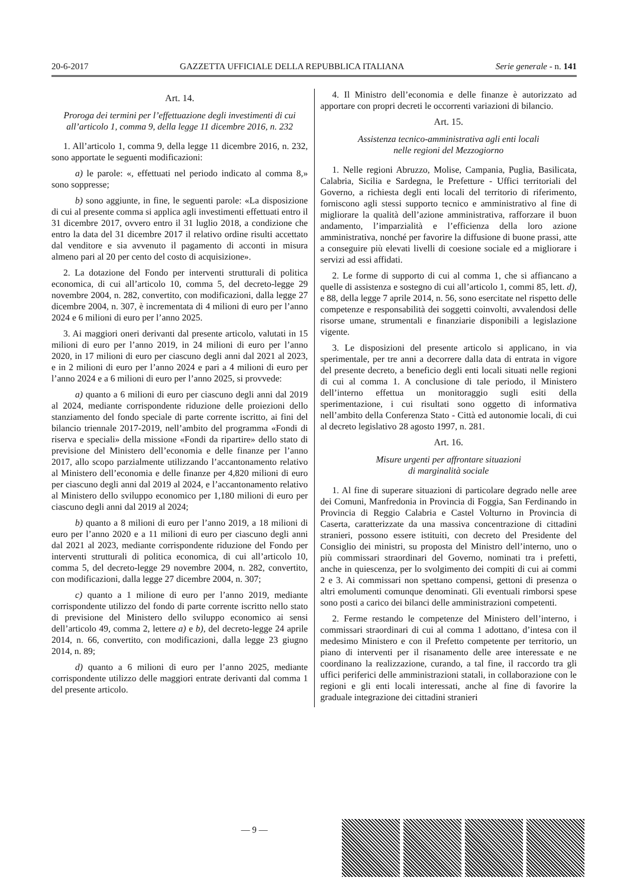20-6-2017 GAZZETTA UFFICIALE DELLA REPUBBLICA ITALIANA Serie generale - n. 141
Art. 14.
Proroga dei termini per l’effettuazione degli investimenti di cui all’articolo 1, comma 9, della legge 11 dicembre 2016, n. 232
1. All’articolo 1, comma 9, della legge 11 dicembre 2016, n. 232, sono apportate le seguenti modificazioni:
a) le parole: «, effettuati nel periodo indicato al comma 8,» sono soppresse;
b) sono aggiunte, in fine, le seguenti parole: «La disposizione di cui al presente comma si applica agli investimenti effettuati entro il 31 dicembre 2017, ovvero entro il 31 luglio 2018, a condizione che entro la data del 31 dicembre 2017 il relativo ordine risulti accettato dal venditore e sia avvenuto il pagamento di acconti in misura almeno pari al 20 per cento del costo di acquisizione».
2. La dotazione del Fondo per interventi strutturali di politica economica, di cui all’articolo 10, comma 5, del decreto-legge 29 novembre 2004, n. 282, convertito, con modificazioni, dalla legge 27 dicembre 2004, n. 307, è incrementata di 4 milioni di euro per l’anno 2024 e 6 milioni di euro per l’anno 2025.
3. Ai maggiori oneri derivanti dal presente articolo, valutati in 15 milioni di euro per l’anno 2019, in 24 milioni di euro per l’anno 2020, in 17 milioni di euro per ciascuno degli anni dal 2021 al 2023, e in 2 milioni di euro per l’anno 2024 e pari a 4 milioni di euro per l’anno 2024 e a 6 milioni di euro per l’anno 2025, si provvede:
a) quanto a 6 milioni di euro per ciascuno degli anni dal 2019 al 2024, mediante corrispondente riduzione delle proiezioni dello stanziamento del fondo speciale di parte corrente iscritto, ai fini del bilancio triennale 2017-2019, nell’ambito del programma «Fondi di riserva e speciali» della missione «Fondi da ripartire» dello stato di previsione del Ministero dell’economia e delle finanze per l’anno 2017, allo scopo parzialmente utilizzando l’accantonamento relativo al Ministero dell’economia e delle finanze per 4,820 milioni di euro per ciascuno degli anni dal 2019 al 2024, e l’accantonamento relativo al Ministero dello sviluppo economico per 1,180 milioni di euro per ciascuno degli anni dal 2019 al 2024;
b) quanto a 8 milioni di euro per l’anno 2019, a 18 milioni di euro per l’anno 2020 e a 11 milioni di euro per ciascuno degli anni dal 2021 al 2023, mediante corrispondente riduzione del Fondo per interventi strutturali di politica economica, di cui all’articolo 10, comma 5, del decreto-legge 29 novembre 2004, n. 282, convertito, con modificazioni, dalla legge 27 dicembre 2004, n. 307;
c) quanto a 1 milione di euro per l’anno 2019, mediante corrispondente utilizzo del fondo di parte corrente iscritto nello stato di previsione del Ministero dello sviluppo economico ai sensi dell’articolo 49, comma 2, lettere a) e b), del decreto-legge 24 aprile 2014, n. 66, convertito, con modificazioni, dalla legge 23 giugno 2014, n. 89;
d) quanto a 6 milioni di euro per l’anno 2025, mediante corrispondente utilizzo delle maggiori entrate derivanti dal comma 1 del presente articolo.
4. Il Ministro dell’economia e delle finanze è autorizzato ad apportare con propri decreti le occorrenti variazioni di bilancio.
Art. 15.
Assistenza tecnico-amministrativa agli enti locali
nelle regioni del Mezzogiorno
1. Nelle regioni Abruzzo, Molise, Campania, Puglia, Basilicata, Calabria, Sicilia e Sardegna, le Prefetture - Uffici territoriali del Governo, a richiesta degli enti locali del territorio di riferimento, forniscono agli stessi supporto tecnico e amministrativo al fine di migliorare la qualità dell’azione amministrativa, rafforzare il buon andamento, l’imparzialità e l’efficienza della loro azione amministrativa, nonché per favorire la diffusione di buone prassi, atte a conseguire più elevati livelli di coesione sociale ed a migliorare i servizi ad essi affidati.
2. Le forme di supporto di cui al comma 1, che si affiancano a quelle di assistenza e sostegno di cui all’articolo 1, commi 85, lett. d), e 88, della legge 7 aprile 2014, n. 56, sono esercitate nel rispetto delle competenze e responsabilità dei soggetti coinvolti, avvalendosi delle risorse umane, strumentali e finanziarie disponibili a legislazione vigente.
3. Le disposizioni del presente articolo si applicano, in via sperimentale, per tre anni a decorrere dalla data di entrata in vigore del presente decreto, a beneficio degli enti locali situati nelle regioni di cui al comma 1. A conclusione di tale periodo, il Ministero dell’interno effettua un monitoraggio sugli esiti della sperimentazione, i cui risultati sono oggetto di informativa nell’ambito della Conferenza Stato - Città ed autonomie locali, di cui al decreto legislativo 28 agosto 1997, n. 281.
Art. 16.
Misure urgenti per affrontare situazioni
di marginalità sociale
1. Al fine di superare situazioni di particolare degrado nelle aree dei Comuni, Manfredonia in Provincia di Foggia, San Ferdinando in Provincia di Reggio Calabria e Castel Volturno in Provincia di Caserta, caratterizzate da una massiva concentrazione di cittadini stranieri, possono essere istituiti, con decreto del Presidente del Consiglio dei ministri, su proposta del Ministro dell’interno, uno o più commissari straordinari del Governo, nominati tra i prefetti, anche in quiescenza, per lo svolgimento dei compiti di cui ai commi 2 e 3. Ai commissari non spettano compensi, gettoni di presenza o altri emolumenti comunque denominati. Gli eventuali rimborsi spese sono posti a carico dei bilanci delle amministrazioni competenti.
2. Ferme restando le competenze del Ministero dell’interno, i commissari straordinari di cui al comma 1 adottano, d’intesa con il medesimo Ministero e con il Prefetto competente per territorio, un piano di interventi per il risanamento delle aree interessate e ne coordinano la realizzazione, curando, a tal fine, il raccordo tra gli uffici periferici delle amministrazioni statali, in collaborazione con le regioni e gli enti locali interessati, anche al fine di favorire la graduale integrazione dei cittadini stranieri
— 9 —